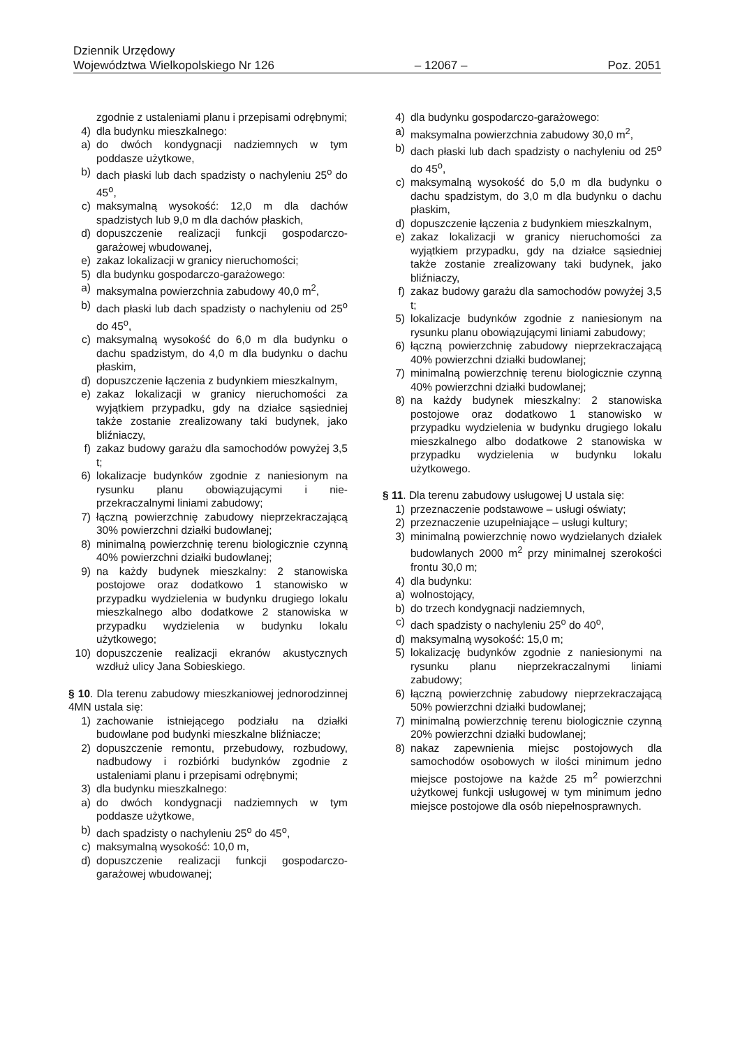Dziennik Urzędowy
Województwa Wielkopolskiego Nr 126 – 12067 – Poz. 2051
zgodnie z ustaleniami planu i przepisami odrębnymi;
4) dla budynku mieszkalnego:
a) do dwóch kondygnacji nadziemnych w tym poddasze użytkowe,
b) dach płaski lub dach spadzisty o nachyleniu 25<sup>o</sup> do 45<sup>o</sup>,
c) maksymalną wysokość: 12,0 m dla dachów spadzistych lub 9,0 m dla dachów płaskich,
d) dopuszczenie realizacji funkcji gospodarczo-garażowej wbudowanej,
e) zakaz lokalizacji w granicy nieruchomości;
5) dla budynku gospodarczo-garażowego:
a) maksymalna powierzchnia zabudowy 40,0 m<sup>2</sup>,
b) dach płaski lub dach spadzisty o nachyleniu od 25<sup>o</sup> do 45<sup>o</sup>,
c) maksymalną wysokość do 6,0 m dla budynku o dachu spadzistym, do 4,0 m dla budynku o dachu płaskim,
d) dopuszczenie łączenia z budynkiem mieszkalnym,
e) zakaz lokalizacji w granicy nieruchomości za wyjątkiem przypadku, gdy na działce sąsiedniej także zostanie zrealizowany taki budynek, jako bliźniaczy,
f) zakaz budowy garażu dla samochodów powyżej 3,5 t;
6) lokalizacje budynków zgodnie z naniesionym na rysunku planu obowiązującymi i nie-przekraczalnymi liniami zabudowy;
7) łączną powierzchnię zabudowy nieprzekraczającą 30% powierzchni działki budowlanej;
8) minimalną powierzchnię terenu biologicznie czynną 40% powierzchni działki budowlanej;
9) na każdy budynek mieszkalny: 2 stanowiska postojowe oraz dodatkowo 1 stanowisko w przypadku wydzielenia w budynku drugiego lokalu mieszkalnego albo dodatkowe 2 stanowiska w przypadku wydzielenia w budynku lokalu użytkowego;
10) dopuszczenie realizacji ekranów akustycznych wzdłuż ulicy Jana Sobieskiego.
§ 10. Dla terenu zabudowy mieszkaniowej jednorodzinnej 4MN ustala się:
1) zachowanie istniejącego podziału na działki budowlane pod budynki mieszkalne bliźniacze;
2) dopuszczenie remontu, przebudowy, rozbudowy, nadbudowy i rozbiórki budynków zgodnie z ustaleniami planu i przepisami odrębnymi;
3) dla budynku mieszkalnego:
a) do dwóch kondygnacji nadziemnych w tym poddasze użytkowe,
b) dach spadzisty o nachyleniu 25<sup>o</sup> do 45<sup>o</sup>,
c) maksymalną wysokość: 10,0 m,
d) dopuszczenie realizacji funkcji gospodarczo-garażowej wbudowanej;
4) dla budynku gospodarczo-garażowego:
a) maksymalna powierzchnia zabudowy 30,0 m<sup>2</sup>,
b) dach płaski lub dach spadzisty o nachyleniu od 25<sup>o</sup> do 45<sup>o</sup>,
c) maksymalną wysokość do 5,0 m dla budynku o dachu spadzistym, do 3,0 m dla budynku o dachu płaskim,
d) dopuszczenie łączenia z budynkiem mieszkalnym,
e) zakaz lokalizacji w granicy nieruchomości za wyjątkiem przypadku, gdy na działce sąsiedniej także zostanie zrealizowany taki budynek, jako bliźniaczy,
f) zakaz budowy garażu dla samochodów powyżej 3,5 t;
5) lokalizacje budynków zgodnie z naniesionym na rysunku planu obowiązującymi liniami zabudowy;
6) łączną powierzchnię zabudowy nieprzekraczającą 40% powierzchni działki budowlanej;
7) minimalną powierzchnię terenu biologicznie czynną 40% powierzchni działki budowlanej;
8) na każdy budynek mieszkalny: 2 stanowiska postojowe oraz dodatkowo 1 stanowisko w przypadku wydzielenia w budynku drugiego lokalu mieszkalnego albo dodatkowe 2 stanowiska w przypadku wydzielenia w budynku lokalu użytkowego.
§ 11. Dla terenu zabudowy usługowej U ustala się:
1) przeznaczenie podstawowe – usługi oświaty;
2) przeznaczenie uzupełniające – usługi kultury;
3) minimalną powierzchnię nowo wydzielanych działek budowlanych 2000 m<sup>2</sup> przy minimalnej szerokości frontu 30,0 m;
4) dla budynku:
a) wolnostojący,
b) do trzech kondygnacji nadziemnych,
c) dach spadzisty o nachyleniu 25<sup>o</sup> do 40<sup>o</sup>,
d) maksymalną wysokość: 15,0 m;
5) lokalizację budynków zgodnie z naniesionymi na rysunku planu nieprzekraczalnymi liniami zabudowy;
6) łączną powierzchnię zabudowy nieprzekraczającą 50% powierzchni działki budowlanej;
7) minimalną powierzchnię terenu biologicznie czynną 20% powierzchni działki budowlanej;
8) nakaz zapewnienia miejsc postojowych dla samochodów osobowych w ilości minimum jedno miejsce postojowe na każde 25 m<sup>2</sup> powierzchni użytkowej funkcji usługowej w tym minimum jedno miejsce postojowe dla osób niepełnosprawnych.